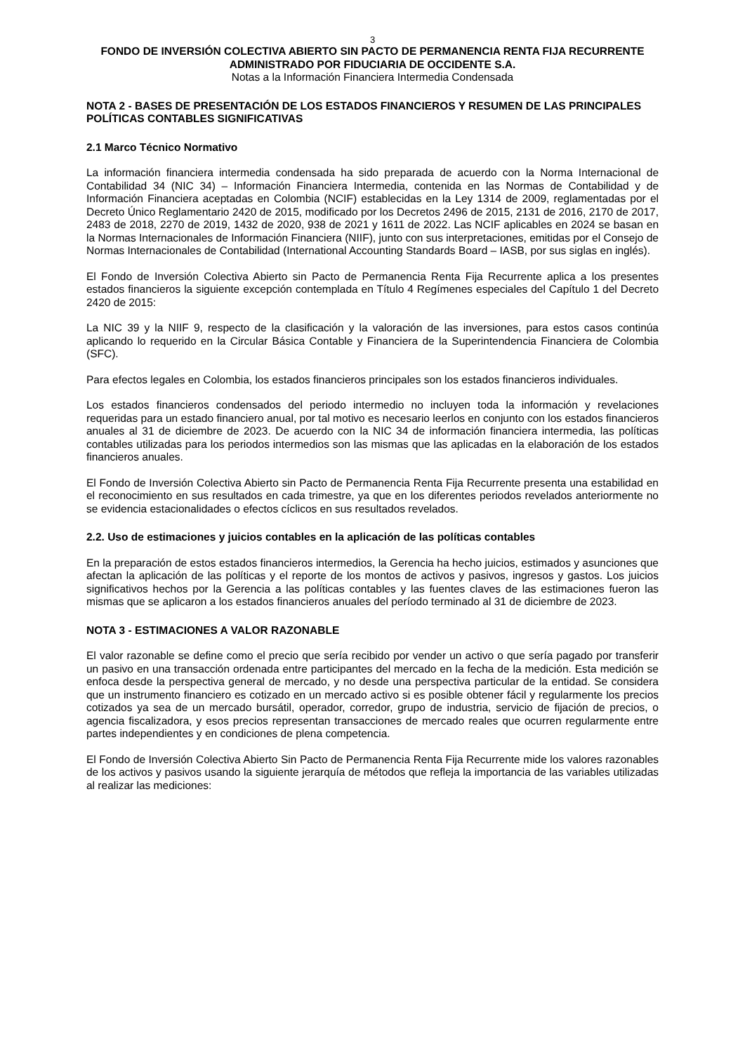3
FONDO DE INVERSIÓN COLECTIVA ABIERTO SIN PACTO DE PERMANENCIA RENTA FIJA RECURRENTE
ADMINISTRADO POR FIDUCIARIA DE OCCIDENTE S.A.
Notas a la Información Financiera Intermedia Condensada
NOTA 2 - BASES DE PRESENTACIÓN DE LOS ESTADOS FINANCIEROS Y RESUMEN DE LAS PRINCIPALES POLÍTICAS CONTABLES SIGNIFICATIVAS
2.1 Marco Técnico Normativo
La información financiera intermedia condensada ha sido preparada de acuerdo con la Norma Internacional de Contabilidad 34 (NIC 34) – Información Financiera Intermedia, contenida en las Normas de Contabilidad y de Información Financiera aceptadas en Colombia (NCIF) establecidas en la Ley 1314 de 2009, reglamentadas por el Decreto Único Reglamentario 2420 de 2015, modificado por los Decretos 2496 de 2015, 2131 de 2016, 2170 de 2017, 2483 de 2018, 2270 de 2019, 1432 de 2020, 938 de 2021 y 1611 de 2022. Las NCIF aplicables en 2024 se basan en la Normas Internacionales de Información Financiera (NIIF), junto con sus interpretaciones, emitidas por el Consejo de Normas Internacionales de Contabilidad (International Accounting Standards Board – IASB, por sus siglas en inglés).
El Fondo de Inversión Colectiva Abierto sin Pacto de Permanencia Renta Fija Recurrente aplica a los presentes estados financieros la siguiente excepción contemplada en Título 4 Regímenes especiales del Capítulo 1 del Decreto 2420 de 2015:
La NIC 39 y la NIIF 9, respecto de la clasificación y la valoración de las inversiones, para estos casos continúa aplicando lo requerido en la Circular Básica Contable y Financiera de la Superintendencia Financiera de Colombia (SFC).
Para efectos legales en Colombia, los estados financieros principales son los estados financieros individuales.
Los estados financieros condensados del periodo intermedio no incluyen toda la información y revelaciones requeridas para un estado financiero anual, por tal motivo es necesario leerlos en conjunto con los estados financieros anuales al 31 de diciembre de 2023. De acuerdo con la NIC 34 de información financiera intermedia, las políticas contables utilizadas para los periodos intermedios son las mismas que las aplicadas en la elaboración de los estados financieros anuales.
El Fondo de Inversión Colectiva Abierto sin Pacto de Permanencia Renta Fija Recurrente presenta una estabilidad en el reconocimiento en sus resultados en cada trimestre, ya que en los diferentes periodos revelados anteriormente no se evidencia estacionalidades o efectos cíclicos en sus resultados revelados.
2.2. Uso de estimaciones y juicios contables en la aplicación de las políticas contables
En la preparación de estos estados financieros intermedios, la Gerencia ha hecho juicios, estimados y asunciones que afectan la aplicación de las políticas y el reporte de los montos de activos y pasivos, ingresos y gastos. Los juicios significativos hechos por la Gerencia a las políticas contables y las fuentes claves de las estimaciones fueron las mismas que se aplicaron a los estados financieros anuales del período terminado al 31 de diciembre de 2023.
NOTA 3 - ESTIMACIONES A VALOR RAZONABLE
El valor razonable se define como el precio que sería recibido por vender un activo o que sería pagado por transferir un pasivo en una transacción ordenada entre participantes del mercado en la fecha de la medición. Esta medición se enfoca desde la perspectiva general de mercado, y no desde una perspectiva particular de la entidad. Se considera que un instrumento financiero es cotizado en un mercado activo si es posible obtener fácil y regularmente los precios cotizados ya sea de un mercado bursátil, operador, corredor, grupo de industria, servicio de fijación de precios, o agencia fiscalizadora, y esos precios representan transacciones de mercado reales que ocurren regularmente entre partes independientes y en condiciones de plena competencia.
El Fondo de Inversión Colectiva Abierto Sin Pacto de Permanencia Renta Fija Recurrente mide los valores razonables de los activos y pasivos usando la siguiente jerarquía de métodos que refleja la importancia de las variables utilizadas al realizar las mediciones: